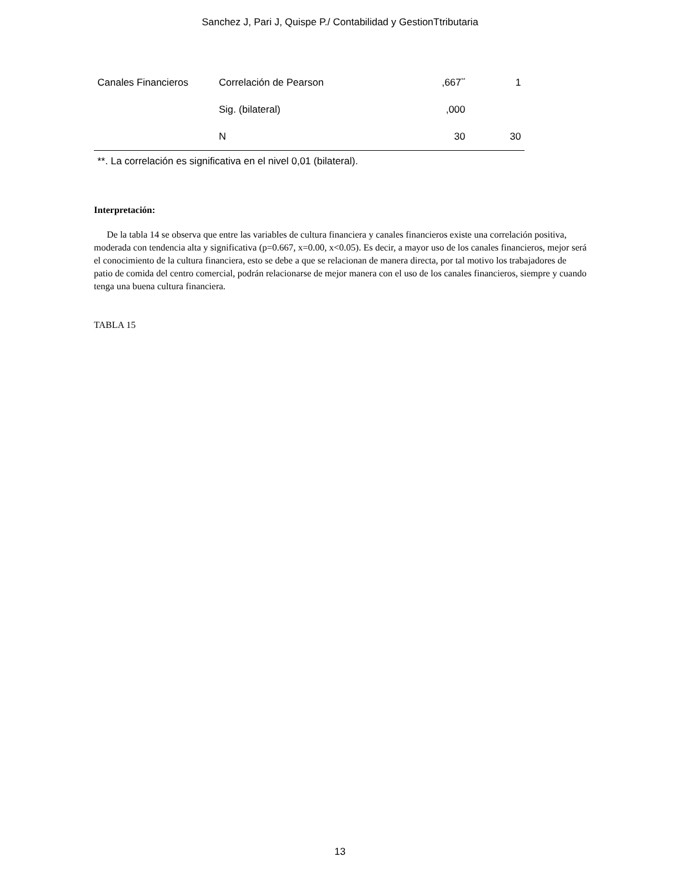Sanchez J, Pari J, Quispe P./ Contabilidad y GestionTtributaria
| Canales Financieros | Correlación de Pearson | ,667<sup>**</sup> | 1 |
| | Sig. (bilateral) | ,000 | |
| | N | 30 | 30 |
**. La correlación es significativa en el nivel 0,01 (bilateral).
Interpretación:
De la tabla 14 se observa que entre las variables de cultura financiera y canales financieros existe una correlación positiva, moderada con tendencia alta y significativa (p=0.667, x=0.00, x<0.05). Es decir, a mayor uso de los canales financieros, mejor será el conocimiento de la cultura financiera, esto se debe a que se relacionan de manera directa, por tal motivo los trabajadores de patio de comida del centro comercial, podrán relacionarse de mejor manera con el uso de los canales financieros, siempre y cuando tenga una buena cultura financiera.
TABLA 15
13